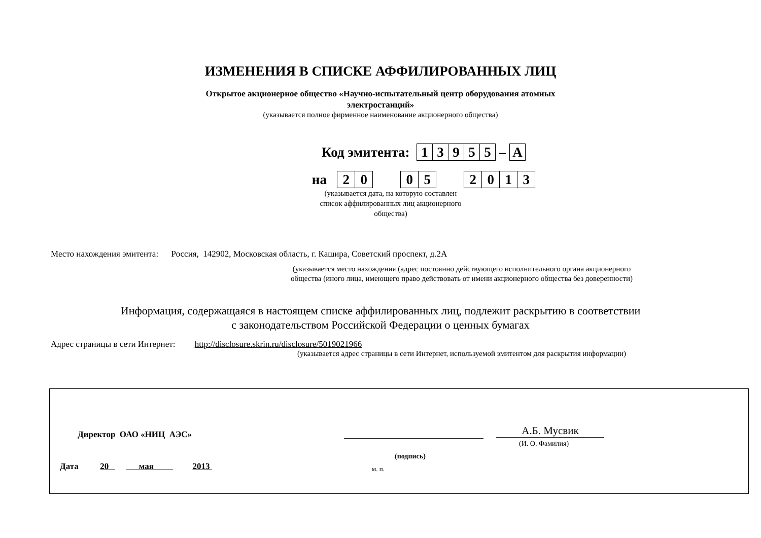ИЗМЕНЕНИЯ В СПИСКЕ АФФИЛИРОВАННЫХ ЛИЦ
Открытое акционерное общество «Научно-испытательный центр оборудования атомных
электростанций»
(указывается полное фирменное наименование акционерного общества)
Код эмитента: 13955 – А
на 20 05 2013
(указывается дата, на которую составлен
список аффилированных лиц акционерного
общества)
Место нахождения эмитента: Россия, 142902, Московская область, г. Каширa, Советский проспект, д.2А
(указывается место нахождения (адрес постоянно действующего исполнительного органа акционерного
общества (иного лица, имеющего право действовать от имени акционерного общества без доверенности)
Информация, содержащаяся в настоящем списке аффилированных лиц, подлежит раскрытию в соответствии
с законодательством Российской Федерации о ценных бумагах
Адрес страницы в сети Интернет: http://disclosure.skrin.ru/disclosure/5019021966
(указывается адрес страницы в сети Интернет, используемой эмитентом для раскрытия информации)
Директор ОАО «НИЦ АЭС» А.Б. Мусвик
(И. О. Фамилия)
(подпись)
Дата 20 мая 2013
м. п.